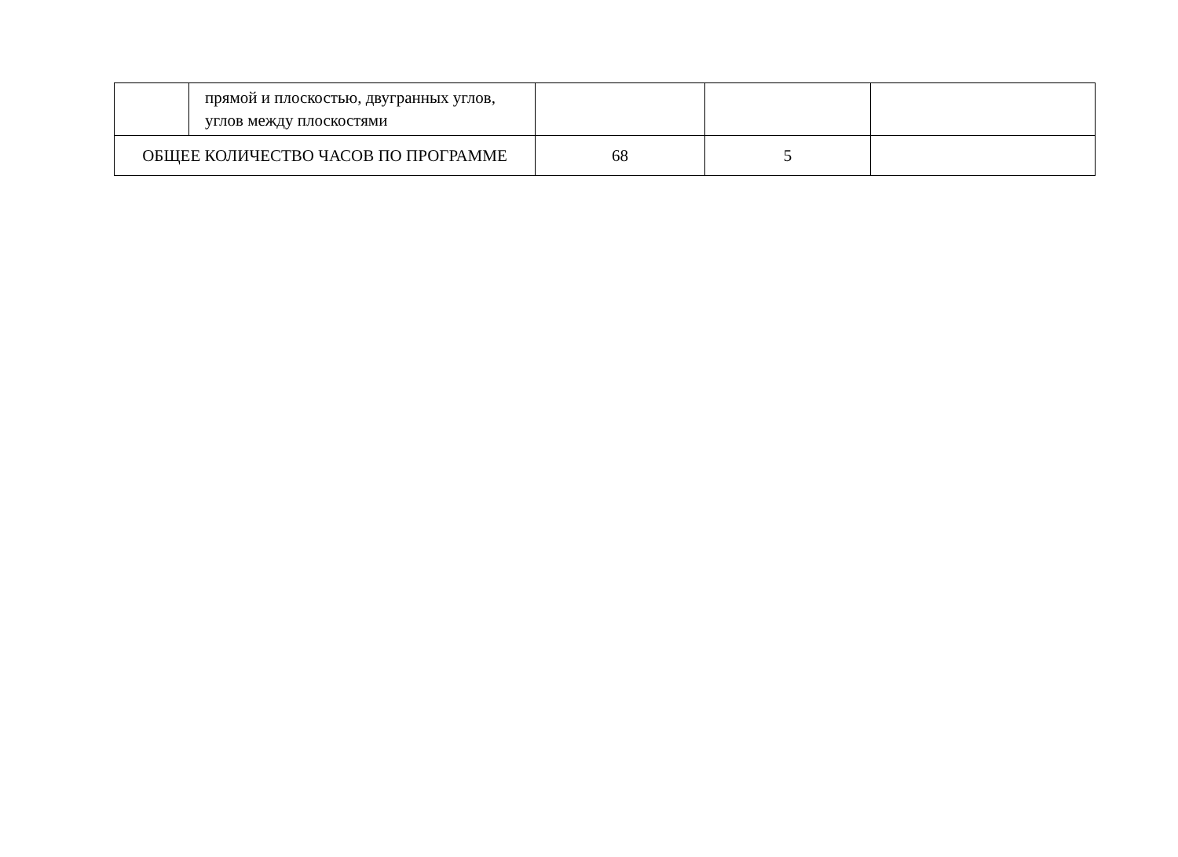| | прямой и плоскостью, двугранных углов, углов между плоскостями | | | |
| ОБЩЕЕ КОЛИЧЕСТВО ЧАСОВ ПО ПРОГРАММЕ | | 68 | 5 | |